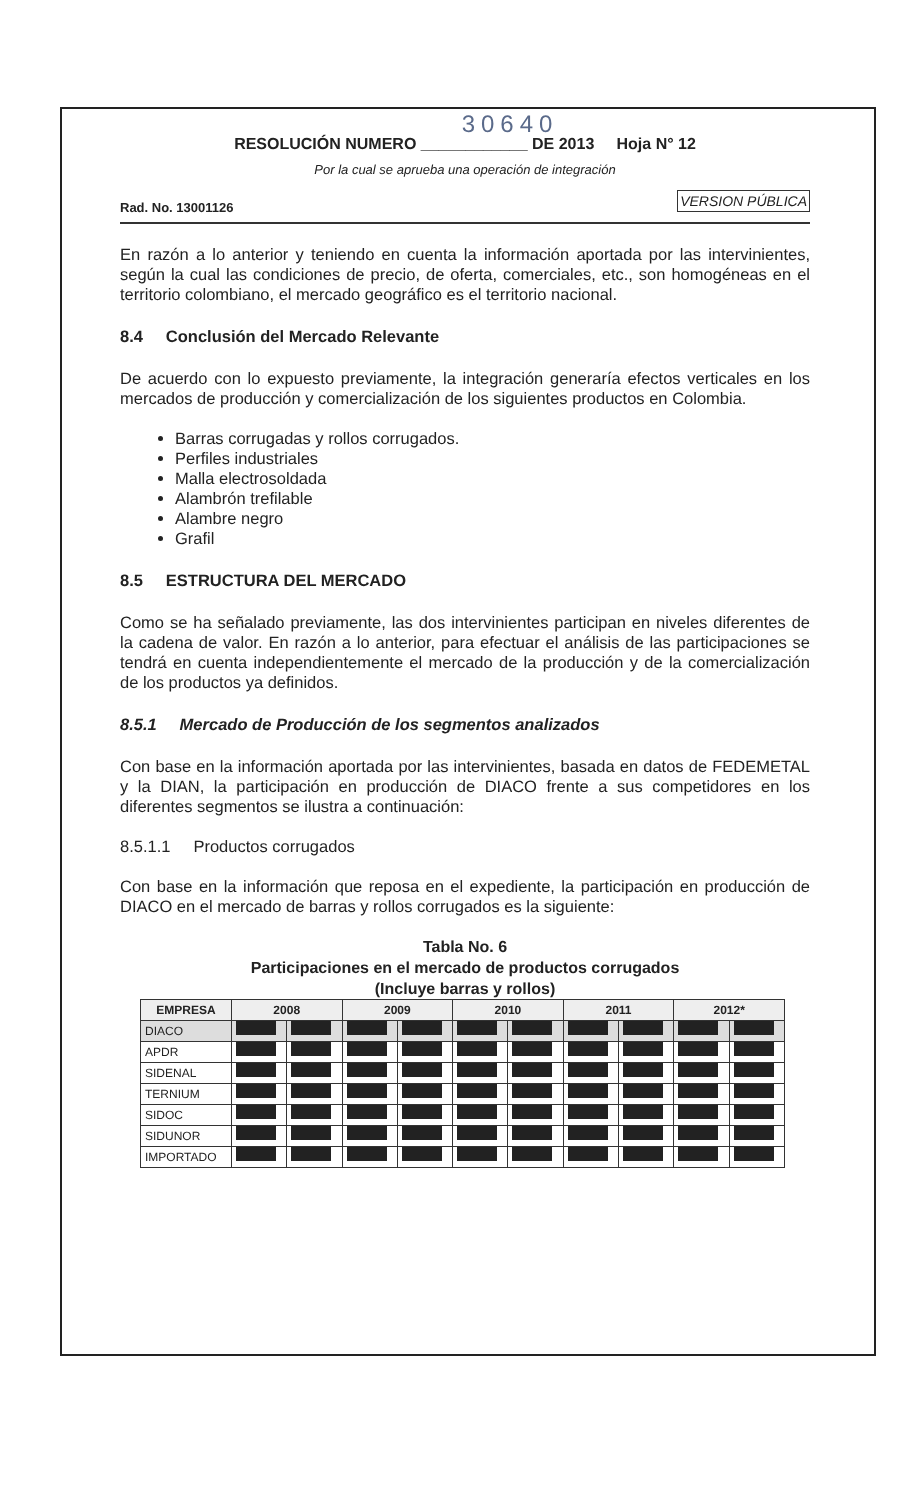30640
RESOLUCIÓN NUMERO ____________ DE 2013 Hoja N° 12
Por la cual se aprueba una operación de integración
Rad. No. 13001126 VERSION PÚBLICA
En razón a lo anterior y teniendo en cuenta la información aportada por las intervinientes, según la cual las condiciones de precio, de oferta, comerciales, etc., son homogéneas en el territorio colombiano, el mercado geográfico es el territorio nacional.
8.4 Conclusión del Mercado Relevante
De acuerdo con lo expuesto previamente, la integración generaría efectos verticales en los mercados de producción y comercialización de los siguientes productos en Colombia.
Barras corrugadas y rollos corrugados.
Perfiles industriales
Malla electrosoldada
Alambrón trefilable
Alambre negro
Grafil
8.5 ESTRUCTURA DEL MERCADO
Como se ha señalado previamente, las dos intervinientes participan en niveles diferentes de la cadena de valor. En razón a lo anterior, para efectuar el análisis de las participaciones se tendrá en cuenta independientemente el mercado de la producción y de la comercialización de los productos ya definidos.
8.5.1 Mercado de Producción de los segmentos analizados
Con base en la información aportada por las intervinientes, basada en datos de FEDEMETAL y la DIAN, la participación en producción de DIACO frente a sus competidores en los diferentes segmentos se ilustra a continuación:
8.5.1.1 Productos corrugados
Con base en la información que reposa en el expediente, la participación en producción de DIACO en el mercado de barras y rollos corrugados es la siguiente:
Tabla No. 6
Participaciones en el mercado de productos corrugados
(Incluye barras y rollos)
| EMPRESA | 2008 | | 2009 | | 2010 | | 2011 | | 2012* | |
| --- | --- | --- | --- | --- | --- | --- | --- | --- | --- | --- |
| DIACO | | | | | | | | | | |
| APDR | | | | | | | | | | |
| SIDENAL | | | | | | | | | | |
| TERNIUM | | | | | | | | | | |
| SIDOC | | | | | | | | | | |
| SIDUNOR | | | | | | | | | | |
| IMPORTADO | | | | | | | | | | |